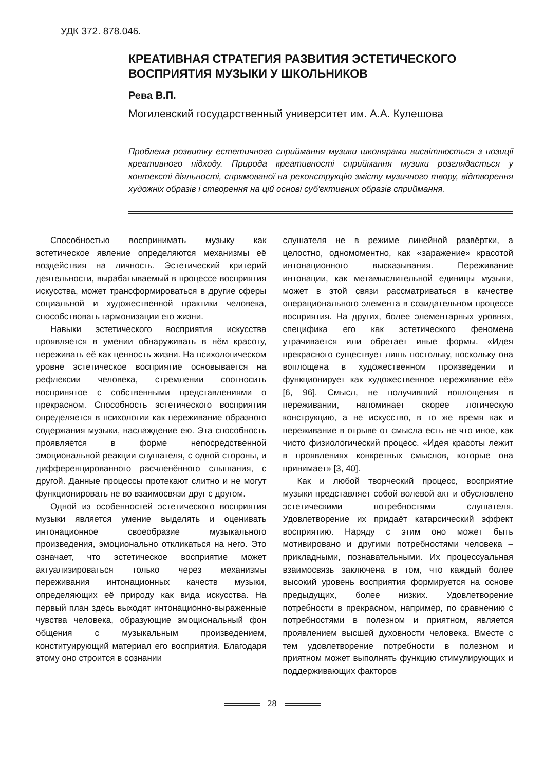УДК 372. 878.046.
КРЕАТИВНАЯ СТРАТЕГИЯ РАЗВИТИЯ ЭСТЕТИЧЕСКОГО ВОСПРИЯТИЯ МУЗЫКИ У ШКОЛЬНИКОВ
Рева В.П.
Могилевский государственный университет им. А.А. Кулешова
Проблема розвитку естетичного сприймання музики школярами висвітлюється з позиції креативного підходу. Природа креативності сприймання музики розглядається у контексті діяльності, спрямованої на реконструкцію змісту музичного твору, відтворення художніх образів і створення на цій основі суб'єктивних образів сприймання.
Способностью воспринимать музыку как эстетическое явление определяются механизмы её воздействия на личность. Эстетический критерий деятельности, вырабатываемый в процессе восприятия искусства, может трансформироваться в другие сферы социальной и художественной практики человека, способствовать гармонизации его жизни.
Навыки эстетического восприятия искусства проявляется в умении обнаруживать в нём красоту, переживать её как ценность жизни. На психологическом уровне эстетическое восприятие основывается на рефлексии человека, стремлении соотносить воспринятое с собственными представлениями о прекрасном. Способность эстетического восприятия определяется в психологии как переживание образного содержания музыки, наслаждение ею. Эта способность проявляется в форме непосредственной эмоциональной реакции слушателя, с одной стороны, и дифференцированного расчленённого слышания, с другой. Данные процессы протекают слитно и не могут функционировать не во взаимосвязи друг с другом.
Одной из особенностей эстетического восприятия музыки является умение выделять и оценивать интонационное своеобразие музыкального произведения, эмоционально откликаться на него. Это означает, что эстетическое восприятие может актуализироваться только через механизмы переживания интонационных качеств музыки, определяющих её природу как вида искусства. На первый план здесь выходят интонационно-выраженные чувства человека, образующие эмоциональный фон общения с музыкальным произведением, конституирующий материал его восприятия. Благодаря этому оно строится в сознании
слушателя не в режиме линейной развёртки, а целостно, одномоментно, как «заражение» красотой интонационного высказывания. Переживание интонации, как метамыслительной единицы музыки, может в этой связи рассматриваться в качестве операционального элемента в созидательном процессе восприятия. На других, более элементарных уровнях, специфика его как эстетического феномена утрачивается или обретает иные формы. «Идея прекрасного существует лишь постольку, поскольку она воплощена в художественном произведении и функционирует как художественное переживание её» [6, 96]. Смысл, не получивший воплощения в переживании, напоминает скорее логическую конструкцию, а не искусство, в то же время как и переживание в отрыве от смысла есть не что иное, как чисто физиологический процесс. «Идея красоты лежит в проявлениях конкретных смыслов, которые она принимает» [3, 40].
Как и любой творческий процесс, восприятие музыки представляет собой волевой акт и обусловлено эстетическими потребностями слушателя. Удовлетворение их придаёт катарсический эффект восприятию. Наряду с этим оно может быть мотивировано и другими потребностями человека – прикладными, познавательными. Их процессуальная взаимосвязь заключена в том, что каждый более высокий уровень восприятия формируется на основе предыдущих, более низких. Удовлетворение потребности в прекрасном, например, по сравнению с потребностями в полезном и приятном, является проявлением высшей духовности человека. Вместе с тем удовлетворение потребности в полезном и приятном может выполнять функцию стимулирующих и поддерживающих факторов
28